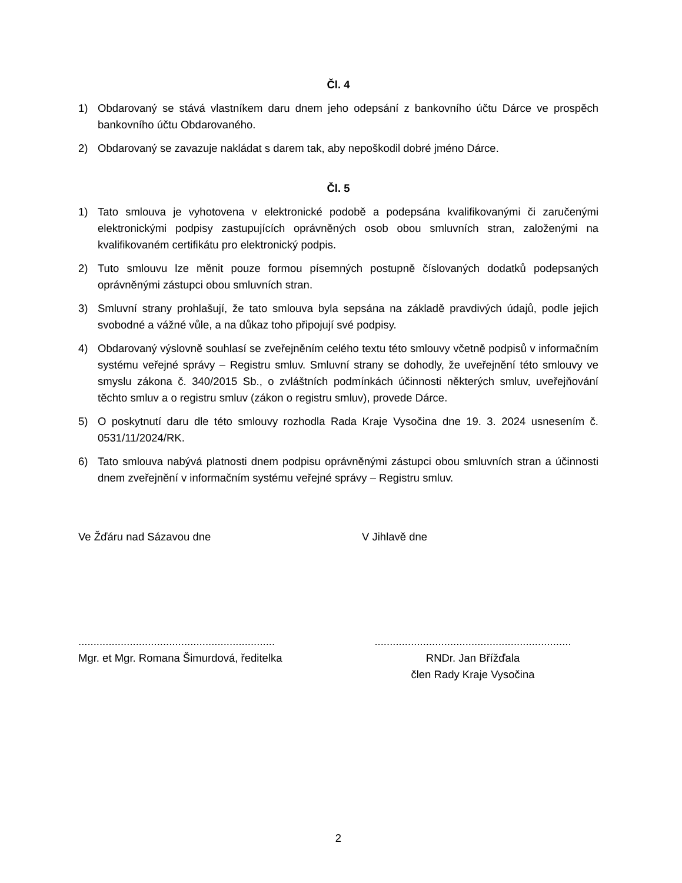Čl. 4
1) Obdarovaný se stává vlastníkem daru dnem jeho odepsání z bankovního účtu Dárce ve prospěch bankovního účtu Obdarovaného.
2) Obdarovaný se zavazuje nakládat s darem tak, aby nepoškodil dobré jméno Dárce.
Čl. 5
1) Tato smlouva je vyhotovena v elektronické podobě a podepsána kvalifikovanými či zaručenými elektronickými podpisy zastupujících oprávněných osob obou smluvních stran, založenými na kvalifikovaném certifikátu pro elektronický podpis.
2) Tuto smlouvu lze měnit pouze formou písemných postupně číslovaných dodatků podepsaných oprávněnými zástupci obou smluvních stran.
3) Smluvní strany prohlašují, že tato smlouva byla sepsána na základě pravdivých údajů, podle jejich svobodné a vážné vůle, a na důkaz toho připojují své podpisy.
4) Obdarovaný výslovně souhlasí se zveřejněním celého textu této smlouvy včetně podpisů v informačním systému veřejné správy – Registru smluv. Smluvní strany se dohodly, že uveřejnění této smlouvy ve smyslu zákona č. 340/2015 Sb., o zvláštních podmínkách účinnosti některých smluv, uveřejňování těchto smluv a o registru smluv (zákon o registru smluv), provede Dárce.
5) O poskytnutí daru dle této smlouvy rozhodla Rada Kraje Vysočina dne 19. 3. 2024 usnesením č. 0531/11/2024/RK.
6) Tato smlouva nabývá platnosti dnem podpisu oprávněnými zástupci obou smluvních stran a účinnosti dnem zveřejnění v informačním systému veřejné správy – Registru smluv.
Ve Žďáru nad Sázavou dne V Jihlavě dne
.................................................................
Mgr. et Mgr. Romana Šimurdová, ředitelka
.................................................................
RNDr. Jan Břížďala
člen Rady Kraje Vysočina
2